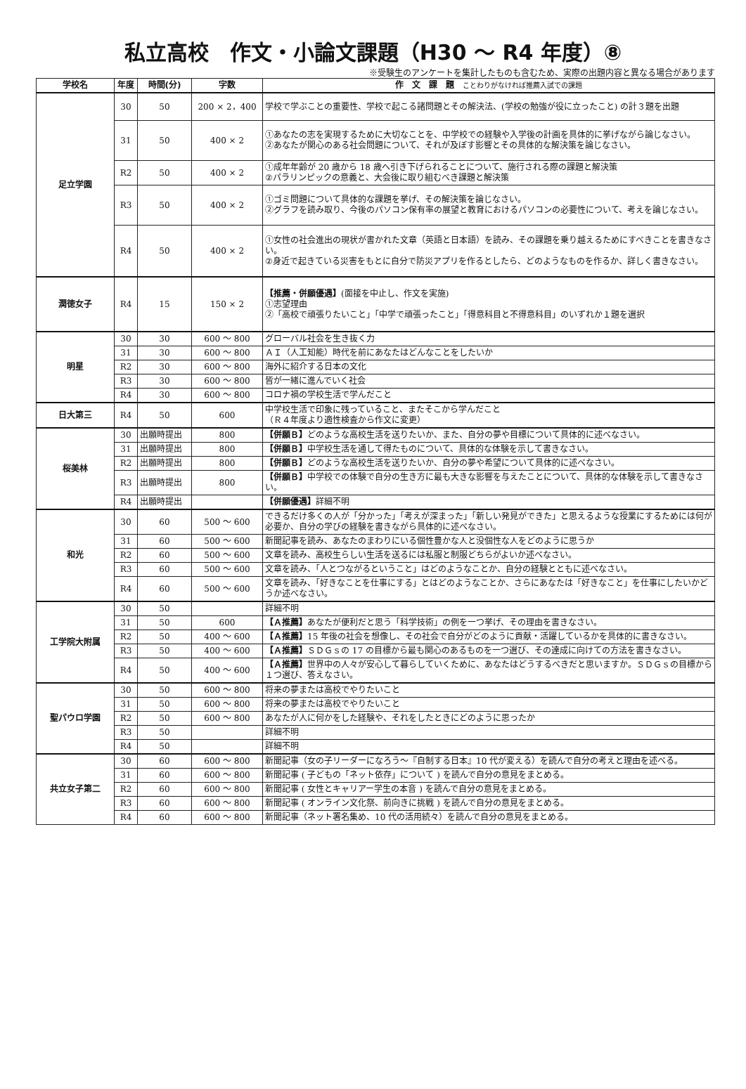私立高校　作文・小論文課題（H30 ～ R4 年度）⑧
※受験生のアンケートを集計したものも含むため、実際の出題内容と異なる場合があります
| 学校名 | 年度 | 時間(分) | 字数 | 作 文 課 題 ことわりがなければ推薦入試での課題 |
| --- | --- | --- | --- | --- |
| 足立学園 | 30 | 50 | 200 × 2，400 | 学校で学ぶことの重要性、学校で起こる諸問題とその解決法、(学校の勉強が役に立ったこと) の計３題を出題 |
| | 31 | 50 | 400 × 2 | ①あなたの志を実現するために大切なことを、中学校での経験や入学後の計画を具体的に挙げながら論じなさい。 ②あなたが関心のある社会問題について、それが及ぼす影響とその具体的な解決策を論じなさい。 |
| | R2 | 50 | 400 × 2 | ①成年年齢が 20 歳から 18 歳へ引き下げられることについて、施行される際の課題と解決策 ②パラリンピックの意義と、大会後に取り組むべき課題と解決策 |
| | R3 | 50 | 400 × 2 | ①ゴミ問題について具体的な課題を挙げ、その解決策を論じなさい。 ②グラフを読み取り、今後のパソコン保有率の展望と教育におけるパソコンの必要性について、考えを論じなさい。 |
| | R4 | 50 | 400 × 2 | ①女性の社会進出の現状が書かれた文章（英語と日本語）を読み、その課題を乗り越えるためにすべきことを書きなさい。 ②身近で起きている災害をもとに自分で防災アプリを作るとしたら、どのようなものを作るか、詳しく書きなさい。 |
| 潤徳女子 | R4 | 15 | 150 × 2 | 【推薦・併願優遇】 (面接を中止し、作文を実施) ①志望理由 ②「高校で頑張りたいこと」「中学で頑張ったこと」「得意科目と不得意科目」のいずれか１題を選択 |
| 明星 | 30 | 30 | 600 ～ 800 | グローバル社会を生き抜く力 |
| | 31 | 30 | 600 ～ 800 | ＡＩ（人工知能）時代を前にあなたはどんなことをしたいか |
| | R2 | 30 | 600 ～ 800 | 海外に紹介する日本の文化 |
| | R3 | 30 | 600 ～ 800 | 皆が一緒に進んでいく社会 |
| | R4 | 30 | 600 ～ 800 | コロナ禍の学校生活で学んだこと |
| 日大第三 | R4 | 50 | 600 | 中学校生活で印象に残っていること、またそこから学んだこと （Ｒ４年度より適性検査から作文に変更） |
| 桜美林 | 30 | 出願時提出 | 800 | 【併願Ｂ】 どのような高校生活を送りたいか、また、自分の夢や目標について具体的に述べなさい。 |
| | 31 | 出願時提出 | 800 | 【併願Ｂ】 中学校生活を通して得たものについて、具体的な体験を示して書きなさい。 |
| | R2 | 出願時提出 | 800 | 【併願Ｂ】 どのような高校生活を送りたいか、自分の夢や希望について具体的に述べなさい。 |
| | R3 | 出願時提出 | 800 | 【併願Ｂ】 中学校での体験で自分の生き方に最も大きな影響を与えたことについて、具体的な体験を示して書きなさい。 |
| | R4 | 出願時提出 | | 【併願優遇】 詳細不明 |
| 和光 | 30 | 60 | 500 ～ 600 | できるだけ多くの人が「分かった」「考えが深まった」「新しい発見ができた」と思えるような授業にするためには何が必要か、自分の学びの経験を書きながら具体的に述べなさい。 |
| | 31 | 60 | 500 ～ 600 | 新聞記事を読み、あなたのまわりにいる個性豊かな人と没個性な人をどのように思うか |
| | R2 | 60 | 500 ～ 600 | 文章を読み、高校生らしい生活を送るには私服と制服どちらがよいか述べなさい。 |
| | R3 | 60 | 500 ～ 600 | 文章を読み、「人とつながるということ」はどのようなことか、自分の経験とともに述べなさい。 |
| | R4 | 60 | 500 ～ 600 | 文章を読み、「好きなことを仕事にする」とはどのようなことか、さらにあなたは「好きなこと」を仕事にしたいかどうか述べなさい。 |
| 工学院大附属 | 30 | 50 | | 詳細不明 |
| | 31 | 50 | 600 | 【Ａ推薦】 あなたが便利だと思う「科学技術」の例を一つ挙げ、その理由を書きなさい。 |
| | R2 | 50 | 400 ～ 600 | 【Ａ推薦】 15 年後の社会を想像し、その社会で自分がどのように貢献・活躍しているかを具体的に書きなさい。 |
| | R3 | 50 | 400 ～ 600 | 【Ａ推薦】 ＳＤＧｓの 17 の目標から最も関心のあるものを一つ選び、その達成に向けての方法を書きなさい。 |
| | R4 | 50 | 400 ～ 600 | 【Ａ推薦】 世界中の人々が安心して暮らしていくために、あなたはどうするべきだと思いますか。ＳＤＧｓの目標から１つ選び、答えなさい。 |
| 聖パウロ学園 | 30 | 50 | 600 ～ 800 | 将来の夢または高校でやりたいこと |
| | 31 | 50 | 600 ～ 800 | 将来の夢または高校でやりたいこと |
| | R2 | 50 | 600 ～ 800 | あなたが人に何かをした経験や、それをしたときにどのように思ったか |
| | R3 | 50 | | 詳細不明 |
| | R4 | 50 | | 詳細不明 |
| 共立女子第二 | 30 | 60 | 600 ～ 800 | 新聞記事（女の子リーダーになろう～『自制する日本』10 代が変える）を読んで自分の考えと理由を述べる。 |
| | 31 | 60 | 600 ～ 800 | 新聞記事 ( 子どもの「ネット依存」について ) を読んで自分の意見をまとめる。 |
| | R2 | 60 | 600 ～ 800 | 新聞記事 ( 女性とキャリアー学生の本音 ) を読んで自分の意見をまとめる。 |
| | R3 | 60 | 600 ～ 800 | 新聞記事 ( オンライン文化祭、前向きに挑戦 ) を読んで自分の意見をまとめる。 |
| | R4 | 60 | 600 ～ 800 | 新聞記事（ネット署名集め、10 代の活用続々）を読んで自分の意見をまとめる。 |